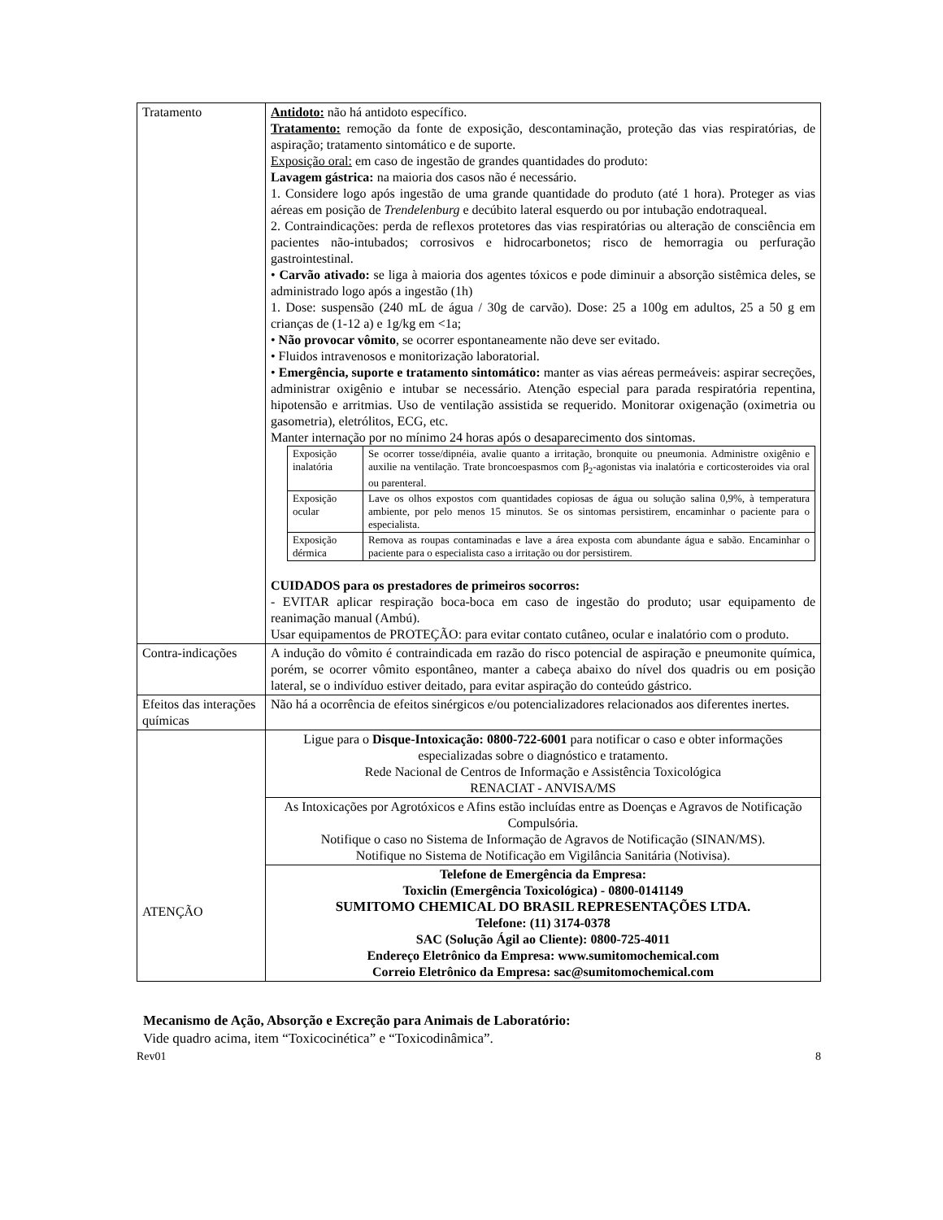| Tratamento | Antidoto: não há antidoto específico. Tratamento: remoção da fonte de exposição, descontaminação, proteção das vias respiratórias, de aspiração; tratamento sintomático e de suporte. Exposição oral: em caso de ingestão de grandes quantidades do produto: Lavagem gástrica: na maioria dos casos não é necessário. 1. Considere logo após ingestão de uma grande quantidade do produto (até 1 hora). Proteger as vias aéreas em posição de Trendelenburg e decúbito lateral esquerdo ou por intubação endotraqueal. 2. Contraindicações: perda de reflexos protetores das vias respiratórias ou alteração de consciência em pacientes não-intubados; corrosivos e hidrocarbonetos; risco de hemorragia ou perfuração gastrointestinal. • Carvão ativado: se liga à maioria dos agentes tóxicos e pode diminuir a absorção sistêmica deles, se administrado logo após a ingestão (1h) 1. Dose: suspensão (240 mL de água / 30g de carvão). Dose: 25 a 100g em adultos, 25 a 50 g em crianças de (1-12 a) e 1g/kg em <1a; • Não provocar vômito , se ocorrer espontaneamente não deve ser evitado. • Fluidos intravenosos e monitorização laboratorial. • Emergência, suporte e tratamento sintomático: manter as vias aéreas permeáveis: aspirar secreções, administrar oxigênio e intubar se necessário. Atenção especial para parada respiratória repentina, hipotensão e arritmias. Uso de ventilação assistida se requerido. Monitorar oxigenação (oximetria ou gasometria), eletrólitos, ECG, etc. Manter internação por no mínimo 24 horas após o desaparecimento dos sintomas. / Exposição inalatória / Se ocorrer tosse/dipnéia, avalie quanto a irritação, bronquite ou pneumonia. Administre oxigênio e auxilie na ventilação. Trate broncoespasmos com β<sub>2</sub>-agonistas via inalatória e corticosteroides via oral ou parenteral. / / Exposição ocular / Lave os olhos expostos com quantidades copiosas de água ou solução salina 0,9%, à temperatura ambiente, por pelo menos 15 minutos. Se os sintomas persistirem, encaminhar o paciente para o especialista. / / Exposição dérmica / Remova as roupas contaminadas e lave a área exposta com abundante água e sabão. Encaminhar o paciente para o especialista caso a irritação ou dor persistirem. / CUIDADOS para os prestadores de primeiros socorros: - EVITAR aplicar respiração boca-boca em caso de ingestão do produto; usar equipamento de reanimação manual (Ambú). Usar equipamentos de PROTEÇÃO: para evitar contato cutâneo, ocular e inalatório com o produto. |
| Contra-indicações | A indução do vômito é contraindicada em razão do risco potencial de aspiração e pneumonite química, porém, se ocorrer vômito espontâneo, manter a cabeça abaixo do nível dos quadris ou em posição lateral, se o indivíduo estiver deitado, para evitar aspiração do conteúdo gástrico. |
| Efeitos das interações químicas | Não há a ocorrência de efeitos sinérgicos e/ou potencializadores relacionados aos diferentes inertes. |
| ATENÇÃO | Ligue para o Disque-Intoxicação: 0800-722-6001 para notificar o caso e obter informações especializadas sobre o diagnóstico e tratamento. Rede Nacional de Centros de Informação e Assistência Toxicológica RENACIAT - ANVISA/MS |
| | As Intoxicações por Agrotóxicos e Afins estão incluídas entre as Doenças e Agravos de Notificação Compulsória. Notifique o caso no Sistema de Informação de Agravos de Notificação (SINAN/MS). Notifique no Sistema de Notificação em Vigilância Sanitária (Notivisa). |
| | Telefone de Emergência da Empresa: Toxiclin (Emergência Toxicológica) - 0800-0141149 SUMITOMO CHEMICAL DO BRASIL REPRESENTAÇÕES LTDA. Telefone: (11) 3174-0378 SAC (Solução Ágil ao Cliente): 0800-725-4011 Endereço Eletrônico da Empresa: www.sumitomochemical.com Correio Eletrônico da Empresa: sac@sumitomochemical.com |
Mecanismo de Ação, Absorção e Excreção para Animais de Laboratório:
Vide quadro acima, item “Toxicocinética” e “Toxicodinâmica”.
Rev01 8